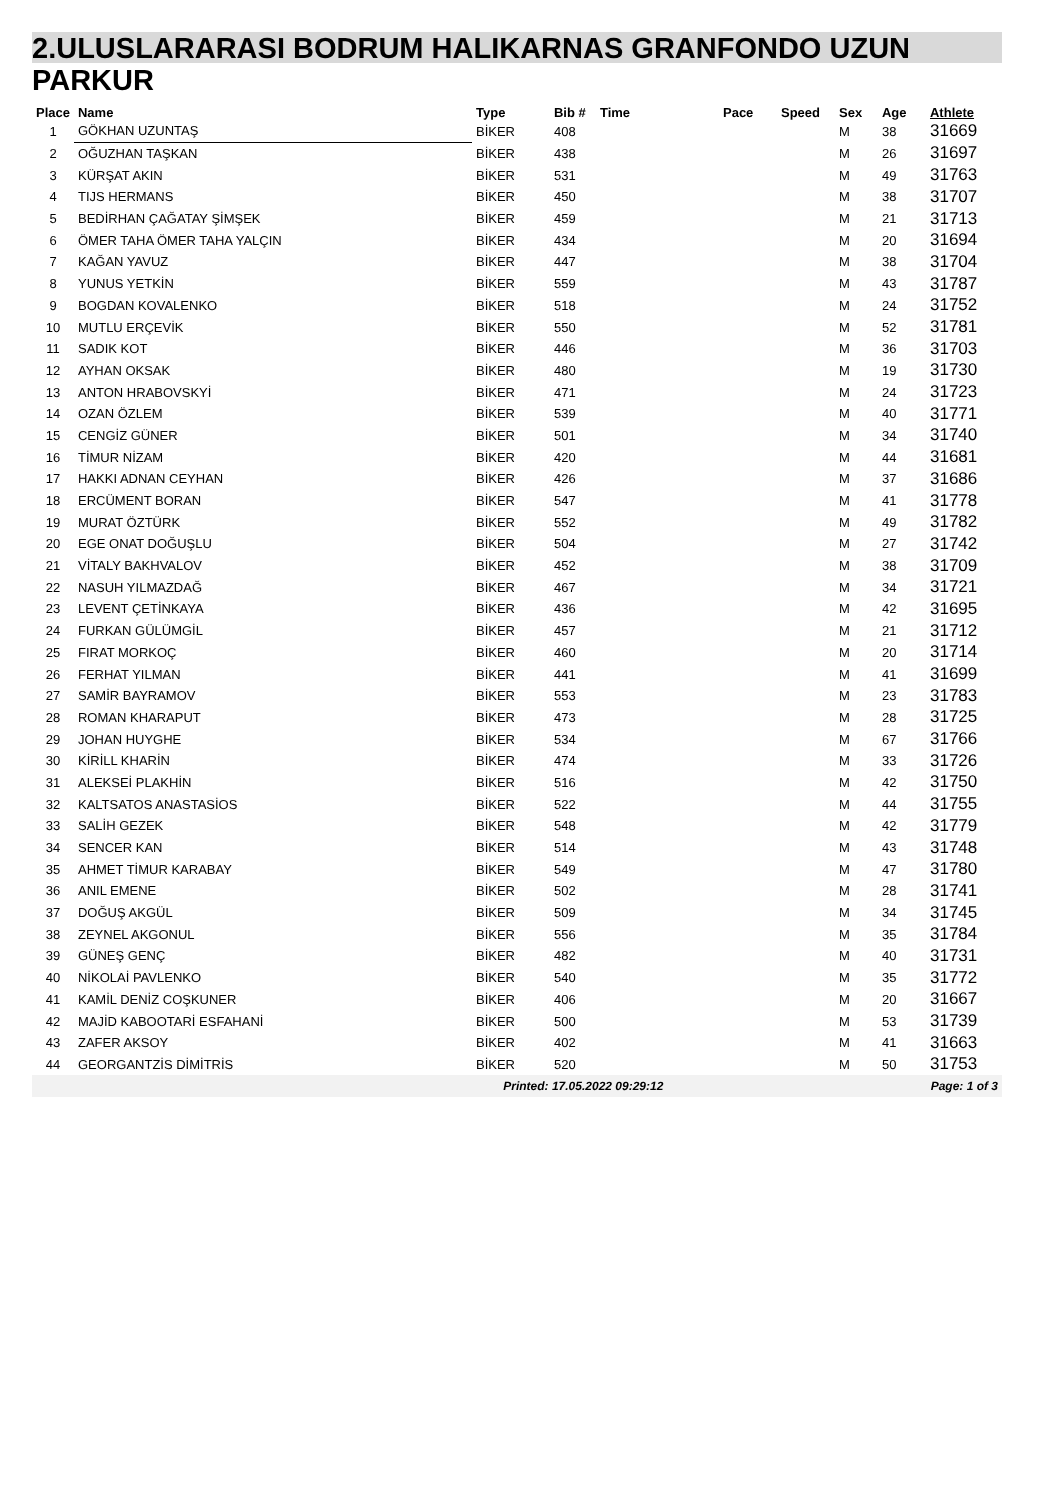2.ULUSLARARASI BODRUM HALIKARNAS GRANFONDO UZUN
PARKUR
| Place | Name | Type | Bib # | Time | Pace | Speed | Sex | Age | Athlete |
| --- | --- | --- | --- | --- | --- | --- | --- | --- | --- |
| 1 | GÖKHAN UZUNTAŞ | BİKER | 408 | | | | M | 38 | 31669 |
| 2 | OĞUZHAN TAŞKAN | BİKER | 438 | | | | M | 26 | 31697 |
| 3 | KÜRŞAT AKIN | BİKER | 531 | | | | M | 49 | 31763 |
| 4 | TIJS HERMANS | BİKER | 450 | | | | M | 38 | 31707 |
| 5 | BEDİRHAN ÇAĞATAY ŞİMŞEK | BİKER | 459 | | | | M | 21 | 31713 |
| 6 | ÖMER TAHA ÖMER TAHA YALÇIN | BİKER | 434 | | | | M | 20 | 31694 |
| 7 | KAĞAN YAVUZ | BİKER | 447 | | | | M | 38 | 31704 |
| 8 | YUNUS YETKİN | BİKER | 559 | | | | M | 43 | 31787 |
| 9 | BOGDAN KOVALENKO | BİKER | 518 | | | | M | 24 | 31752 |
| 10 | MUTLU ERÇEVİK | BİKER | 550 | | | | M | 52 | 31781 |
| 11 | SADIK KOT | BİKER | 446 | | | | M | 36 | 31703 |
| 12 | AYHAN OKSAK | BİKER | 480 | | | | M | 19 | 31730 |
| 13 | ANTON HRABOVSKYİ | BİKER | 471 | | | | M | 24 | 31723 |
| 14 | OZAN ÖZLEM | BİKER | 539 | | | | M | 40 | 31771 |
| 15 | CENGİZ GÜNER | BİKER | 501 | | | | M | 34 | 31740 |
| 16 | TİMUR NİZAM | BİKER | 420 | | | | M | 44 | 31681 |
| 17 | HAKKI ADNAN CEYHAN | BİKER | 426 | | | | M | 37 | 31686 |
| 18 | ERCÜMENT BORAN | BİKER | 547 | | | | M | 41 | 31778 |
| 19 | MURAT ÖZTÜRK | BİKER | 552 | | | | M | 49 | 31782 |
| 20 | EGE ONAT DOĞUŞLU | BİKER | 504 | | | | M | 27 | 31742 |
| 21 | VİTALY BAKHVALOV | BİKER | 452 | | | | M | 38 | 31709 |
| 22 | NASUH YILMAZDAĞ | BİKER | 467 | | | | M | 34 | 31721 |
| 23 | LEVENT ÇETİNKAYA | BİKER | 436 | | | | M | 42 | 31695 |
| 24 | FURKAN GÜLÜMGİL | BİKER | 457 | | | | M | 21 | 31712 |
| 25 | FIRAT MORKOÇ | BİKER | 460 | | | | M | 20 | 31714 |
| 26 | FERHAT YILMAN | BİKER | 441 | | | | M | 41 | 31699 |
| 27 | SAMİR BAYRAMOV | BİKER | 553 | | | | M | 23 | 31783 |
| 28 | ROMAN KHARAPUT | BİKER | 473 | | | | M | 28 | 31725 |
| 29 | JOHAN HUYGHE | BİKER | 534 | | | | M | 67 | 31766 |
| 30 | KİRİLL KHARİN | BİKER | 474 | | | | M | 33 | 31726 |
| 31 | ALEKSEİ PLAKHİN | BİKER | 516 | | | | M | 42 | 31750 |
| 32 | KALTSATOS ANASTASİOS | BİKER | 522 | | | | M | 44 | 31755 |
| 33 | SALİH GEZEK | BİKER | 548 | | | | M | 42 | 31779 |
| 34 | SENCER KAN | BİKER | 514 | | | | M | 43 | 31748 |
| 35 | AHMET TİMUR KARABAY | BİKER | 549 | | | | M | 47 | 31780 |
| 36 | ANIL EMENE | BİKER | 502 | | | | M | 28 | 31741 |
| 37 | DOĞUŞ AKGÜL | BİKER | 509 | | | | M | 34 | 31745 |
| 38 | ZEYNEL AKGONUL | BİKER | 556 | | | | M | 35 | 31784 |
| 39 | GÜNEŞ GENÇ | BİKER | 482 | | | | M | 40 | 31731 |
| 40 | NİKOLAİ PAVLENKO | BİKER | 540 | | | | M | 35 | 31772 |
| 41 | KAMİL DENİZ COŞKUNER | BİKER | 406 | | | | M | 20 | 31667 |
| 42 | MAJİD KABOOTARİ ESFAHANİ | BİKER | 500 | | | | M | 53 | 31739 |
| 43 | ZAFER AKSOY | BİKER | 402 | | | | M | 41 | 31663 |
| 44 | GEORGANTZİS DİMİTRİS | BİKER | 520 | | | | M | 50 | 31753 |
Printed: 17.05.2022 09:29:12 Page: 1 of 3